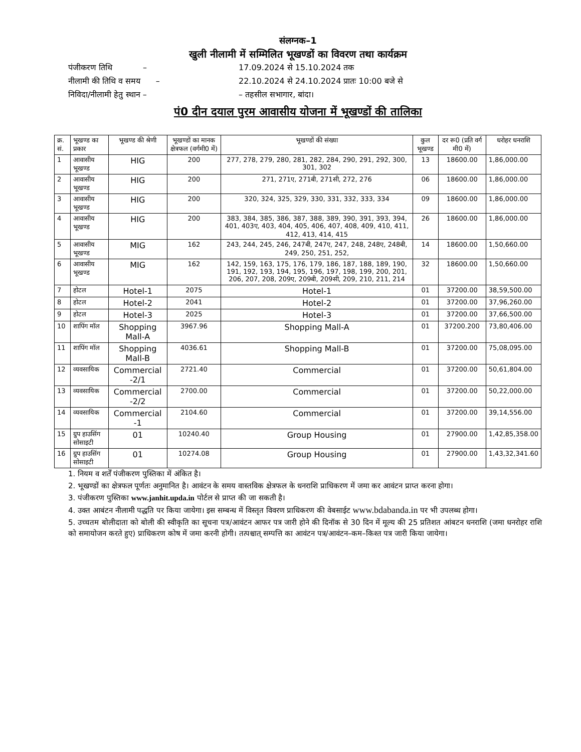संलग्नक–1
खुली नीलामी में सम्मिलित भूखण्डों का विवरण तथा कार्यक्रम
पंजीकरण तिथि – 17.09.2024 से 15.10.2024 तक
नीलामी की तिथि व समय – 22.10.2024 से 24.10.2024 प्रातः 10:00 बजे से
निविदा/नीलामी हेतु स्थान – – तहसील सभागार, बांदा।
पं0 दीन दयाल पुरम आवासीय योजना में भूखण्डों की तालिका
| क्र. सं. | भूखण्ड का प्रकार | भूखण्ड की श्रेणी | भूखण्डों का मानक क्षेत्रफल (वर्गमी0 में) | भूखण्डों की संख्या | कुल भूखण्ड | दर रू0 (प्रति वर्ग मी0 में) | धरोहर धनराशि |
| --- | --- | --- | --- | --- | --- | --- | --- |
| 1 | आवासीय भूखण्ड | HIG | 200 | 277, 278, 279, 280, 281, 282, 284, 290, 291, 292, 300, 301, 302 | 13 | 18600.00 | 1,86,000.00 |
| 2 | आवासीय भूखण्ड | HIG | 200 | 271, 271ए, 271बी, 271सी, 272, 276 | 06 | 18600.00 | 1,86,000.00 |
| 3 | आवासीय भूखण्ड | HIG | 200 | 320, 324, 325, 329, 330, 331, 332, 333, 334 | 09 | 18600.00 | 1,86,000.00 |
| 4 | आवासीय भूखण्ड | HIG | 200 | 383, 384, 385, 386, 387, 388, 389, 390, 391, 393, 394, 401, 403ए, 403, 404, 405, 406, 407, 408, 409, 410, 411, 412, 413, 414, 415 | 26 | 18600.00 | 1,86,000.00 |
| 5 | आवासीय भूखण्ड | MIG | 162 | 243, 244, 245, 246, 247बी, 247ए, 247, 248, 248ए, 248बी, 249, 250, 251, 252, | 14 | 18600.00 | 1,50,660.00 |
| 6 | आवासीय भूखण्ड | MIG | 162 | 142, 159, 163, 175, 176, 179, 186, 187, 188, 189, 190, 191, 192, 193, 194, 195, 196, 197, 198, 199, 200, 201, 206, 207, 208, 209ए, 209बी, 209सी, 209, 210, 211, 214 | 32 | 18600.00 | 1,50,660.00 |
| 7 | होटल | Hotel-1 | 2075 | Hotel-1 | 01 | 37200.00 | 38,59,500.00 |
| 8 | होटल | Hotel-2 | 2041 | Hotel-2 | 01 | 37200.00 | 37,96,260.00 |
| 9 | होटल | Hotel-3 | 2025 | Hotel-3 | 01 | 37200.00 | 37,66,500.00 |
| 10 | शापिंग मॉल | Shopping Mall-A | 3967.96 | Shopping Mall-A | 01 | 37200.200 | 73,80,406.00 |
| 11 | शापिंग मॉल | Shopping Mall-B | 4036.61 | Shopping Mall-B | 01 | 37200.00 | 75,08,095.00 |
| 12 | व्यवसायिक | Commercial -2/1 | 2721.40 | Commercial | 01 | 37200.00 | 50,61,804.00 |
| 13 | व्यवसायिक | Commercial -2/2 | 2700.00 | Commercial | 01 | 37200.00 | 50,22,000.00 |
| 14 | व्यवसायिक | Commercial -1 | 2104.60 | Commercial | 01 | 37200.00 | 39,14,556.00 |
| 15 | ग्रुप हाउसिंग सोसाइटी | 01 | 10240.40 | Group Housing | 01 | 27900.00 | 1,42,85,358.00 |
| 16 | ग्रुप हाउसिंग सोसाइटी | 01 | 10274.08 | Group Housing | 01 | 27900.00 | 1,43,32,341.60 |
1. नियम व शर्तें पंजीकरण पुस्तिका में अंकित है।
2. भूखण्डों का क्षेत्रफल पूर्णतः अनुमानित है। आवंटन के समय वास्तविक क्षेत्रफल के धनराशि प्राधिकरण में जमा कर आवंटन प्राप्त करना होगा।
3. पंजीकरण पुस्तिका www.janhit.upda.in पोर्टल से प्राप्त की जा सकती है।
4. उक्त आबंटन नीलामी पद्धति पर किया जायेगा। इस सम्बन्ध में विस्तृत विवरण प्राधिकरण की वेबसाईट www.bdabanda.in पर भी उपलब्ध होगा।
5. उच्चतम बोलीदाता को बोली की स्वीकृति का सूचना पत्र/आवंटन आफर पत्र जारी होने की दिनॉक से 30 दिन में मूल्य की 25 प्रतिशत आंबटन धनराशि (जमा धनरोहर राशि को समायोजन करते हुए) प्राधिकरण कोष में जमा करनी होगी। तत्पश्चात् सम्पत्ति का आवंटन पत्र/आवंटन–कम–किश्त पत्र जारी किया जायेगा।